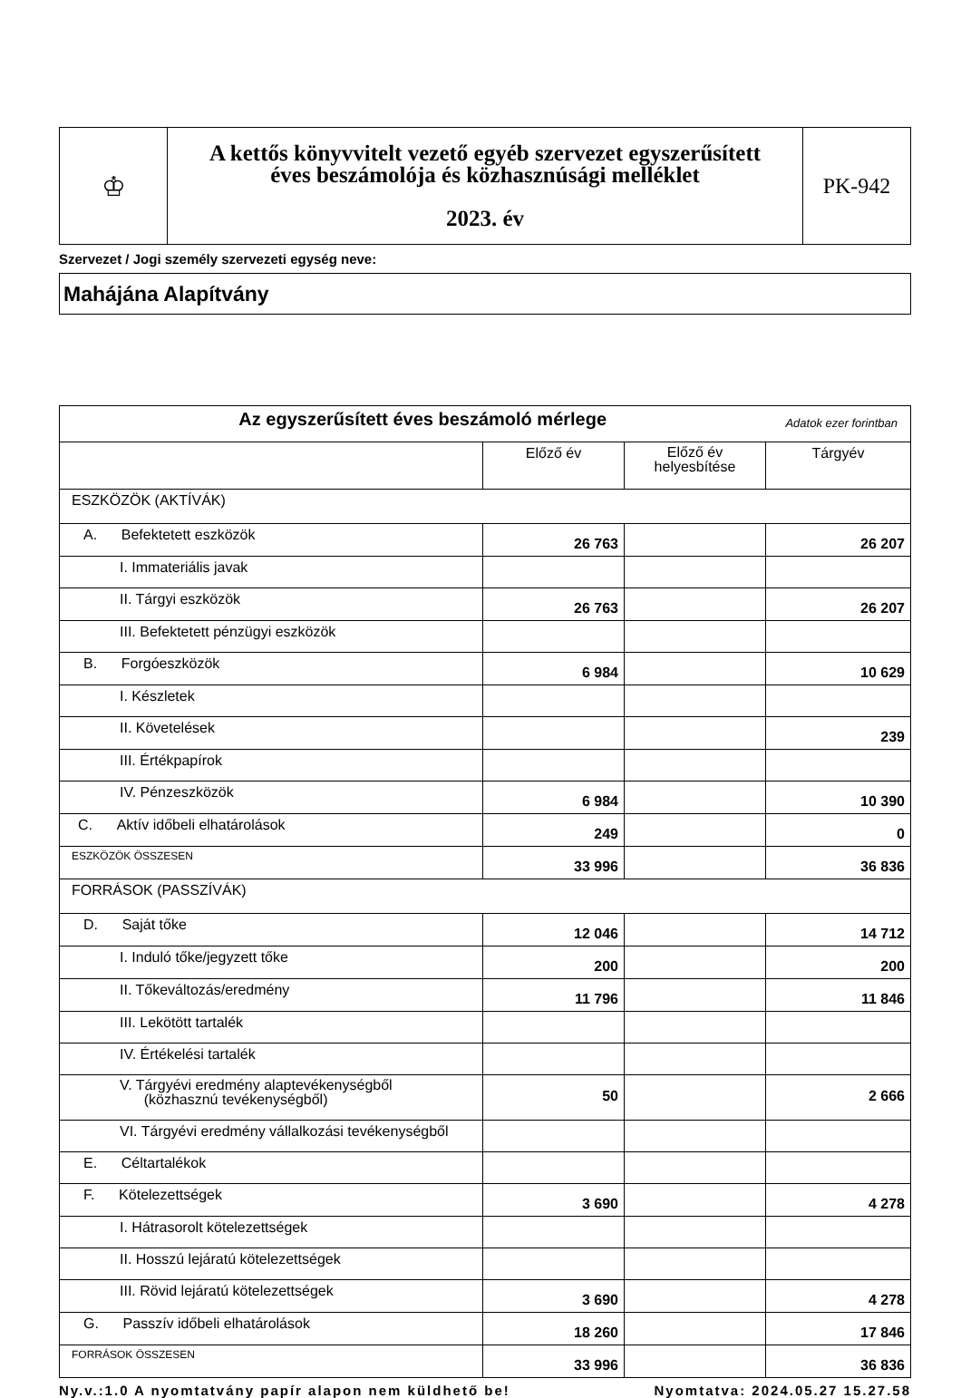| ♔ | A kettős könyvvitelt vezető egyéb szervezet egyszerűsített éves beszámolója és közhasznúsági melléklet 2023. év | PK-942 |
Szervezet / Jogi személy szervezeti egység neve:
Mahájána Alapítvány
| Az egyszerűsített éves beszámoló mérlege Adatok ezer forintban | | | |
| | Előző év | Előző év helyesbítése | Tárgyév |
| ESZKÖZÖK (AKTÍVÁK) | | | |
| A. Befektetett eszközök | 26 763 | | 26 207 |
| I. Immateriális javak | | | |
| II. Tárgyi eszközök | 26 763 | | 26 207 |
| III. Befektetett pénzügyi eszközök | | | |
| B. Forgóeszközök | 6 984 | | 10 629 |
| I. Készletek | | | |
| II. Követelések | | | 239 |
| III. Értékpapírok | | | |
| IV. Pénzeszközök | 6 984 | | 10 390 |
| C. Aktív időbeli elhatárolások | 249 | | 0 |
| ESZKÖZÖK ÖSSZESEN | 33 996 | | 36 836 |
| FORRÁSOK (PASSZÍVÁK) | | | |
| D. Saját tőke | 12 046 | | 14 712 |
| I. Induló tőke/jegyzett tőke | 200 | | 200 |
| II. Tőkeváltozás/eredmény | 11 796 | | 11 846 |
| III. Lekötött tartalék | | | |
| IV. Értékelési tartalék | | | |
| V. Tárgyévi eredmény alaptevékenységből (közhasznú tevékenységből) | 50 | | 2 666 |
| VI. Tárgyévi eredmény vállalkozási tevékenységből | | | |
| E. Céltartalékok | | | |
| F. Kötelezettségek | 3 690 | | 4 278 |
| I. Hátrasorolt kötelezettségek | | | |
| II. Hosszú lejáratú kötelezettségek | | | |
| III. Rövid lejáratú kötelezettségek | 3 690 | | 4 278 |
| G. Passzív időbeli elhatárolások | 18 260 | | 17 846 |
| FORRÁSOK ÖSSZESEN | 33 996 | | 36 836 |
Ny.v.:1.0 A nyomtatvány papír alapon nem küldhető be! Nyomtatva: 2024.05.27 15.27.58